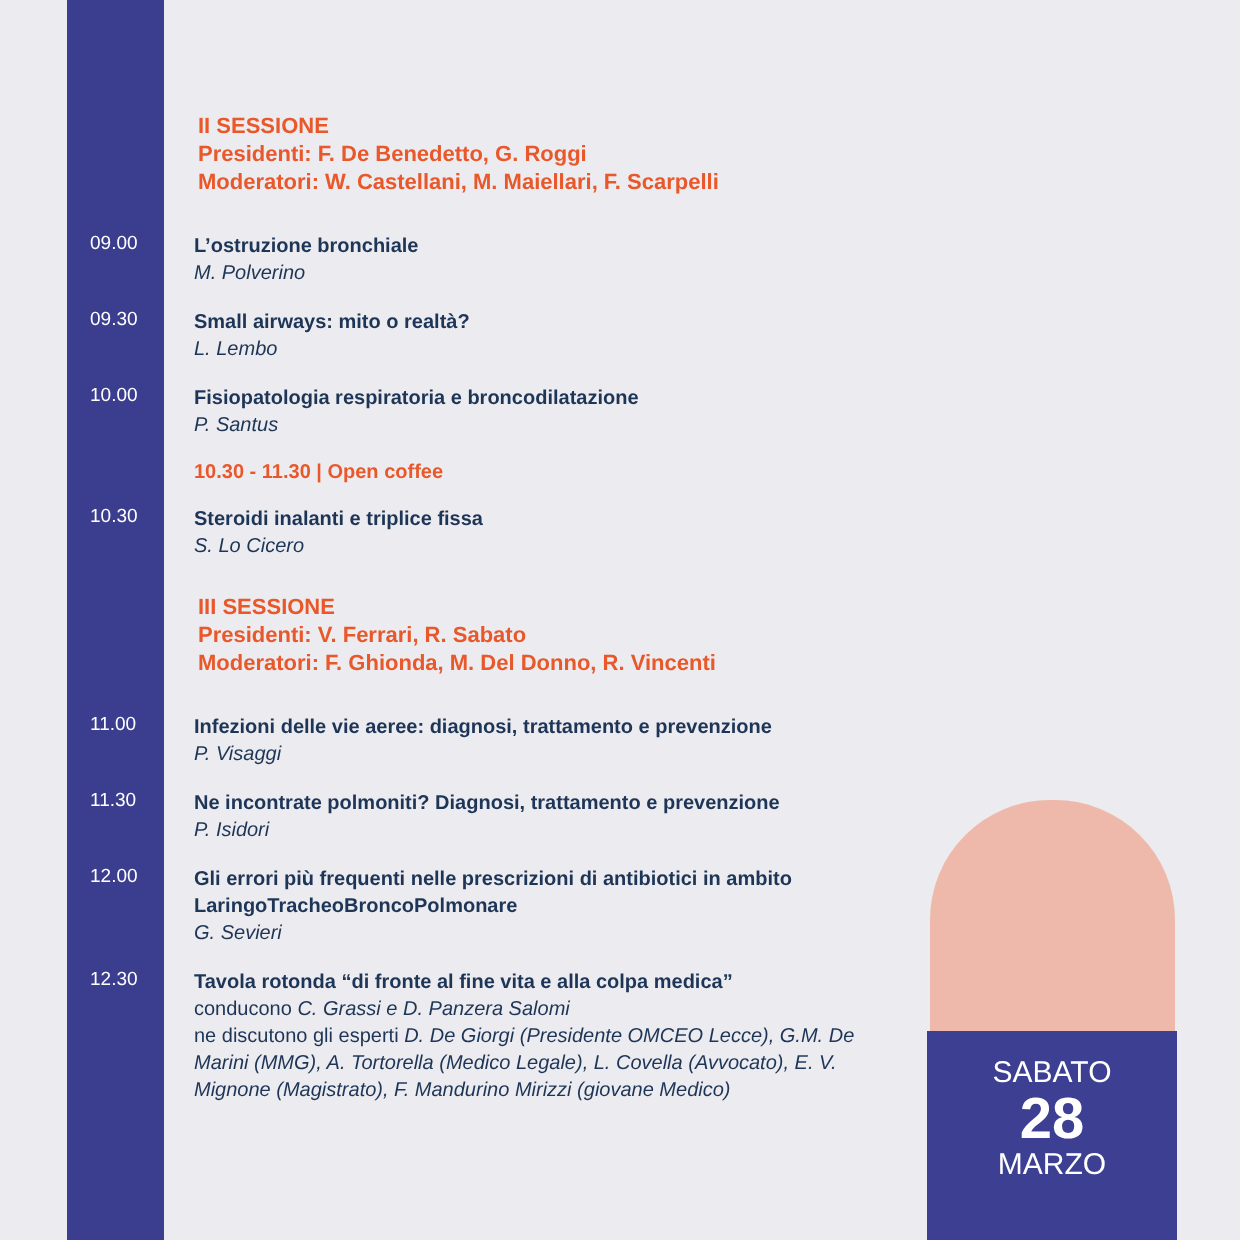II SESSIONE
Presidenti: F. De Benedetto, G. Roggi
Moderatori: W. Castellani, M. Maiellari, F. Scarpelli
09.00
L’ostruzione bronchiale
M. Polverino
09.30
Small airways: mito o realtà?
L. Lembo
10.00
Fisiopatologia respiratoria e broncodilatazione
P. Santus
10.30 - 11.30 | Open coffee
10.30
Steroidi inalanti e triplice fissa
S. Lo Cicero
III SESSIONE
Presidenti: V. Ferrari, R. Sabato
Moderatori: F. Ghionda, M. Del Donno, R. Vincenti
11.00
Infezioni delle vie aeree: diagnosi, trattamento e prevenzione
P. Visaggi
11.30
Ne incontrate polmoniti? Diagnosi, trattamento e prevenzione
P. Isidori
12.00
Gli errori più frequenti nelle prescrizioni di antibiotici in ambito LaringoTracheoBroncoPolmonare
G. Sevieri
12.30
Tavola rotonda “di fronte al fine vita e alla colpa medica”
conducono C. Grassi e D. Panzera Salomi
ne discutono gli esperti D. De Giorgi (Presidente OMCEO Lecce), G.M. De Marini (MMG), A. Tortorella (Medico Legale), L. Covella (Avvocato), E. V. Mignone (Magistrato), F. Mandurino Mirizzi (giovane Medico)
SABATO
28
MARZO